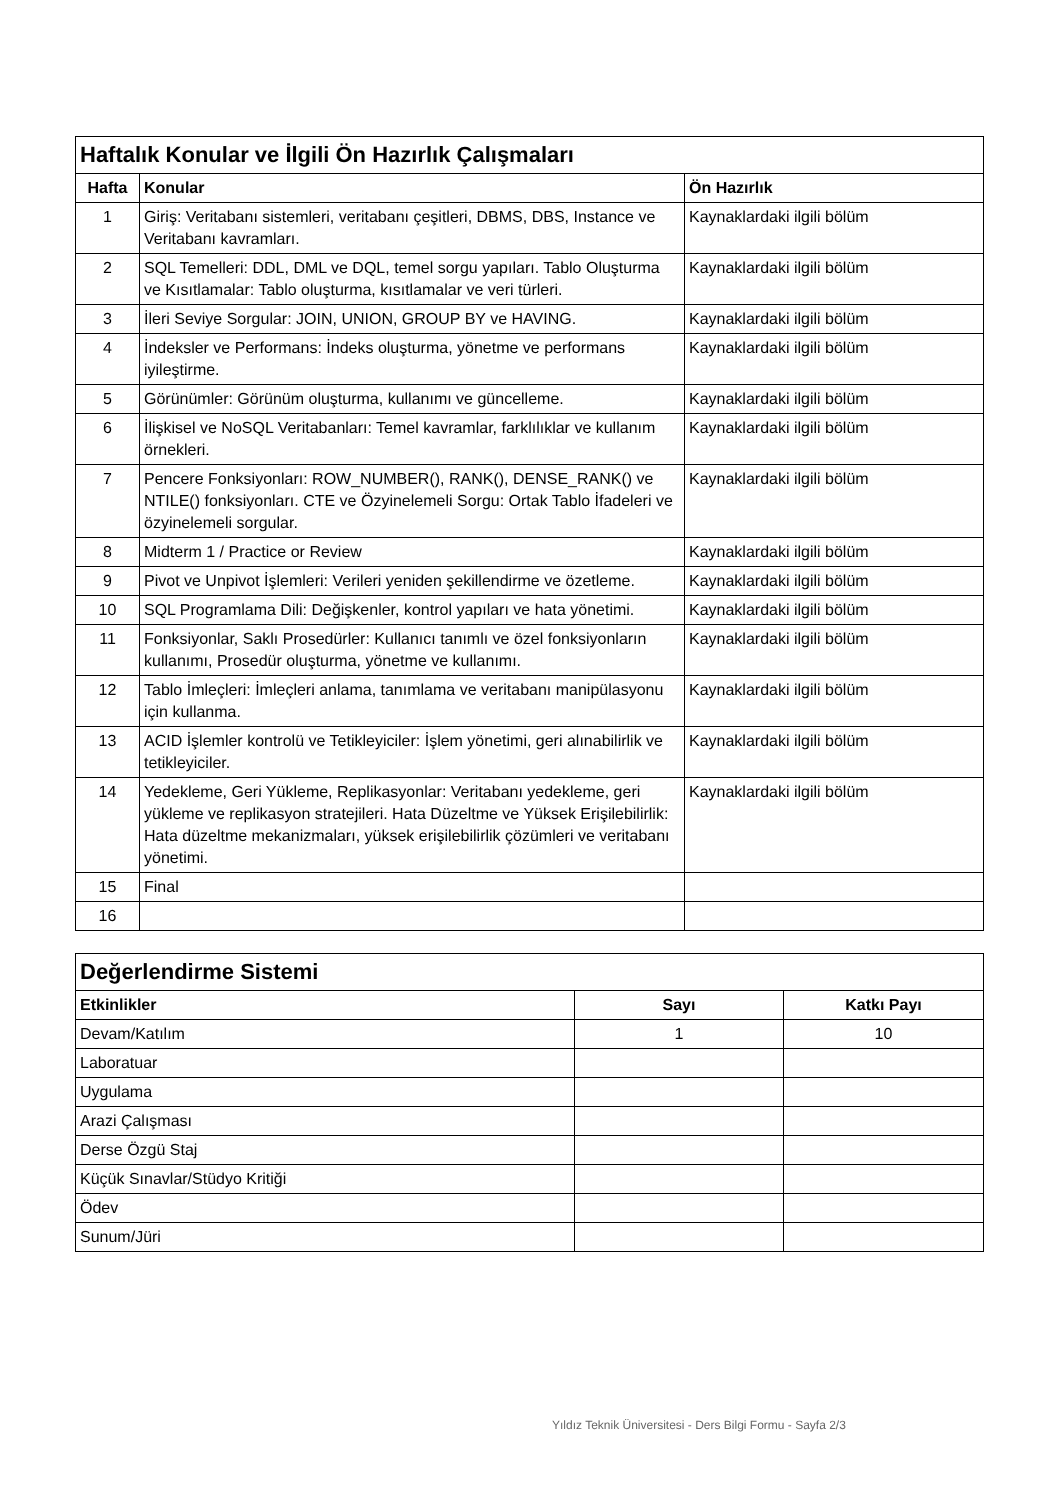| Haftalık Konular ve İlgili Ön Hazırlık Çalışmaları | | |
| Hafta | Konular | Ön Hazırlık |
| 1 | Giriş: Veritabanı sistemleri, veritabanı çeşitleri, DBMS, DBS, Instance ve Veritabanı kavramları. | Kaynaklardaki ilgili bölüm |
| 2 | SQL Temelleri: DDL, DML ve DQL, temel sorgu yapıları. Tablo Oluşturma ve Kısıtlamalar: Tablo oluşturma, kısıtlamalar ve veri türleri. | Kaynaklardaki ilgili bölüm |
| 3 | İleri Seviye Sorgular: JOIN, UNION, GROUP BY ve HAVING. | Kaynaklardaki ilgili bölüm |
| 4 | İndeksler ve Performans: İndeks oluşturma, yönetme ve performans iyileştirme. | Kaynaklardaki ilgili bölüm |
| 5 | Görünümler: Görünüm oluşturma, kullanımı ve güncelleme. | Kaynaklardaki ilgili bölüm |
| 6 | İlişkisel ve NoSQL Veritabanları: Temel kavramlar, farklılıklar ve kullanım örnekleri. | Kaynaklardaki ilgili bölüm |
| 7 | Pencere Fonksiyonları: ROW_NUMBER(), RANK(), DENSE_RANK() ve NTILE() fonksiyonları. CTE ve Özyinelemeli Sorgu: Ortak Tablo İfadeleri ve özyinelemeli sorgular. | Kaynaklardaki ilgili bölüm |
| 8 | Midterm 1 / Practice or Review | Kaynaklardaki ilgili bölüm |
| 9 | Pivot ve Unpivot İşlemleri: Verileri yeniden şekillendirme ve özetleme. | Kaynaklardaki ilgili bölüm |
| 10 | SQL Programlama Dili: Değişkenler, kontrol yapıları ve hata yönetimi. | Kaynaklardaki ilgili bölüm |
| 11 | Fonksiyonlar, Saklı Prosedürler: Kullanıcı tanımlı ve özel fonksiyonların kullanımı, Prosedür oluşturma, yönetme ve kullanımı. | Kaynaklardaki ilgili bölüm |
| 12 | Tablo İmleçleri: İmleçleri anlama, tanımlama ve veritabanı manipülasyonu için kullanma. | Kaynaklardaki ilgili bölüm |
| 13 | ACID İşlemler kontrolü ve Tetikleyiciler: İşlem yönetimi, geri alınabilirlik ve tetikleyiciler. | Kaynaklardaki ilgili bölüm |
| 14 | Yedekleme, Geri Yükleme, Replikasyonlar: Veritabanı yedekleme, geri yükleme ve replikasyon stratejileri. Hata Düzeltme ve Yüksek Erişilebilirlik: Hata düzeltme mekanizmaları, yüksek erişilebilirlik çözümleri ve veritabanı yönetimi. | Kaynaklardaki ilgili bölüm |
| 15 | Final | |
| 16 | | |
| Değerlendirme Sistemi | | |
| Etkinlikler | Sayı | Katkı Payı |
| Devam/Katılım | 1 | 10 |
| Laboratuar | | |
| Uygulama | | |
| Arazi Çalışması | | |
| Derse Özgü Staj | | |
| Küçük Sınavlar/Stüdyo Kritiği | | |
| Ödev | | |
| Sunum/Jüri | | |
Yıldız Teknik Üniversitesi - Ders Bilgi Formu - Sayfa 2/3